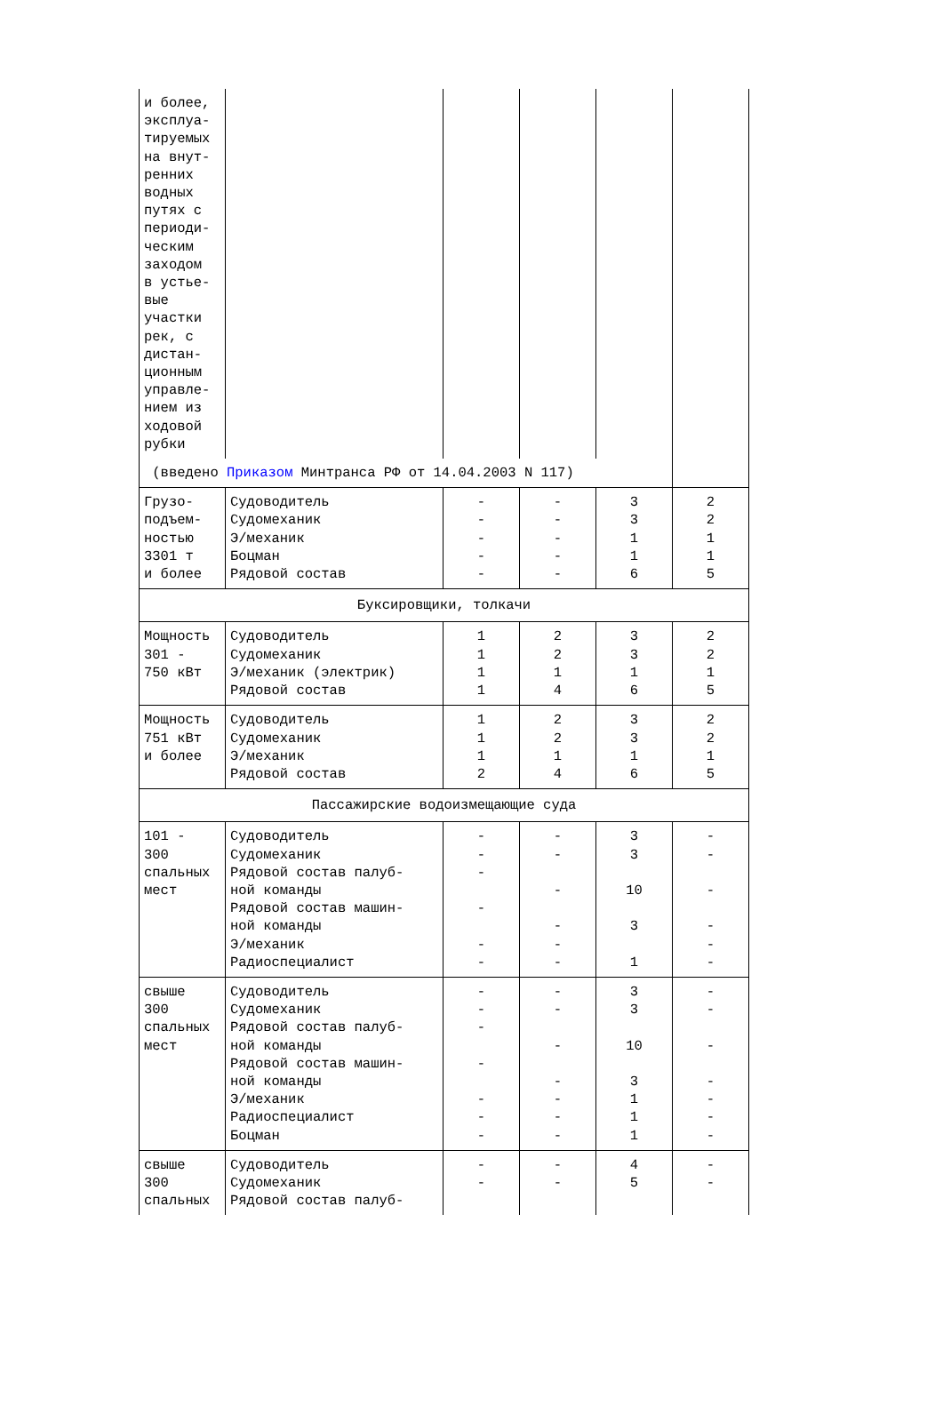| и более, эксплуа- тируемых на внут- ренних водных путях с периоди- ческим заходом в устье- вые участки рек, с дистан- ционным управле- нием из ходовой рубки | | | | | |
| (введено Приказом Минтранса РФ от 14.04.2003 N 117) | | | | | |
| Грузо- подъем- ностью 3301 т и более | Судоводитель Судомеханик Э/механик Боцман Рядовой состав | - - - - - | - - - - - | 3 3 1 1 6 | 2 2 1 1 5 |
| Буксировщики, толкачи | | | | | |
| Мощность 301 - 750 кВт | Судоводитель Судомеханик Э/механик (электрик) Рядовой состав | 1 1 1 1 | 2 2 1 4 | 3 3 1 6 | 2 2 1 5 |
| Мощность 751 кВт и более | Судоводитель Судомеханик Э/механик Рядовой состав | 1 1 1 2 | 2 2 1 4 | 3 3 1 6 | 2 2 1 5 |
| Пассажирские водоизмещающие суда | | | | | |
| 101 - 300 спальных мест | Судоводитель Судомеханик Рядовой состав палуб- ной команды Рядовой состав машин- ной команды Э/механик Радиоспециалист | - - - - - - | - - - - - - | 3 3 10 3 1 | - - - - - - |
| свыше 300 спальных мест | Судоводитель Судомеханик Рядовой состав палуб- ной команды Рядовой состав машин- ной команды Э/механик Радиоспециалист Боцман | - - - - - - - | - - - - - - - | 3 3 10 3 1 1 1 | - - - - - - - |
| свыше 300 спальных | Судоводитель Судомеханик Рядовой состав палуб- | - - | - - | 4 5 | - - |